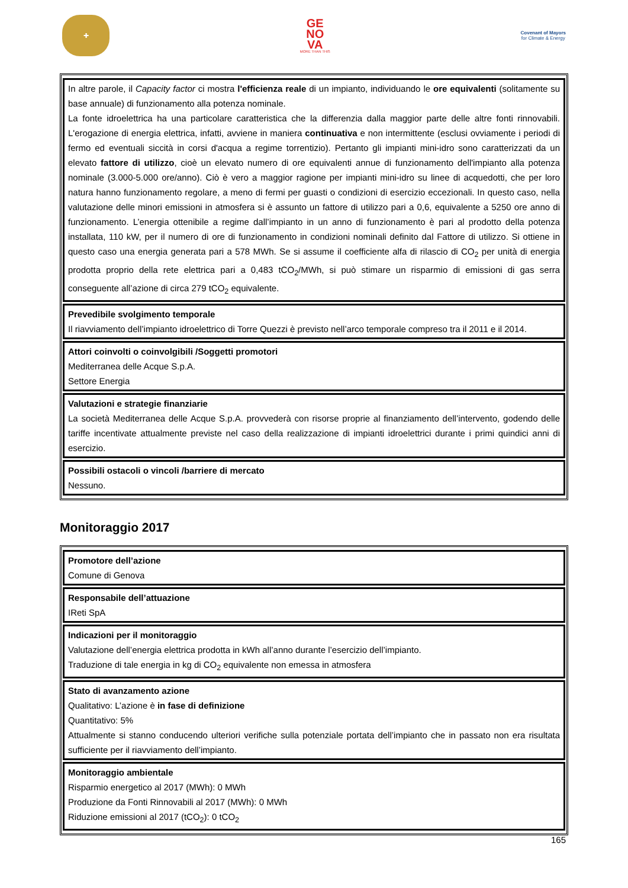✚
GE
NO
VA
MORE THAN THIS
Covenant of Mayors
for Climate & Energy
| In altre parole, il Capacity factor ci mostra l'efficienza reale di un impianto, individuando le ore equivalenti (solitamente su base annuale) di funzionamento alla potenza nominale. La fonte idroelettrica ha una particolare caratteristica che la differenzia dalla maggior parte delle altre fonti rinnovabili. L'erogazione di energia elettrica, infatti, avviene in maniera continuativa e non intermittente (esclusi ovviamente i periodi di fermo ed eventuali siccità in corsi d'acqua a regime torrentizio). Pertanto gli impianti mini-idro sono caratterizzati da un elevato fattore di utilizzo , cioè un elevato numero di ore equivalenti annue di funzionamento dell'impianto alla potenza nominale (3.000-5.000 ore/anno). Ciò è vero a maggior ragione per impianti mini-idro su linee di acquedotti, che per loro natura hanno funzionamento regolare, a meno di fermi per guasti o condizioni di esercizio eccezionali. In questo caso, nella valutazione delle minori emissioni in atmosfera si è assunto un fattore di utilizzo pari a 0,6, equivalente a 5250 ore anno di funzionamento. L’energia ottenibile a regime dall’impianto in un anno di funzionamento è pari al prodotto della potenza installata, 110 kW, per il numero di ore di funzionamento in condizioni nominali definito dal Fattore di utilizzo. Si ottiene in questo caso una energia generata pari a 578 MWh. Se si assume il coefficiente alfa di rilascio di CO<sub>2</sub> per unità di energia prodotta proprio della rete elettrica pari a 0,483 tCO<sub>2</sub>/MWh, si può stimare un risparmio di emissioni di gas serra conseguente all’azione di circa 279 tCO<sub>2</sub> equivalente. |
| Prevedibile svolgimento temporale Il riavviamento dell’impianto idroelettrico di Torre Quezzi è previsto nell’arco temporale compreso tra il 2011 e il 2014. |
| Attori coinvolti o coinvolgibili /Soggetti promotori Mediterranea delle Acque S.p.A. Settore Energia |
| Valutazioni e strategie finanziarie La società Mediterranea delle Acque S.p.A. provvederà con risorse proprie al finanziamento dell’intervento, godendo delle tariffe incentivate attualmente previste nel caso della realizzazione di impianti idroelettrici durante i primi quindici anni di esercizio. |
| Possibili ostacoli o vincoli /barriere di mercato Nessuno. |
Monitoraggio 2017
| Promotore dell’azione Comune di Genova |
| Responsabile dell’attuazione IReti SpA |
| Indicazioni per il monitoraggio Valutazione dell’energia elettrica prodotta in kWh all’anno durante l’esercizio dell’impianto. Traduzione di tale energia in kg di CO<sub>2</sub> equivalente non emessa in atmosfera |
| Stato di avanzamento azione Qualitativo: L’azione è in fase di definizione Quantitativo: 5% Attualmente si stanno conducendo ulteriori verifiche sulla potenziale portata dell’impianto che in passato non era risultata sufficiente per il riavviamento dell’impianto. |
| Monitoraggio ambientale Risparmio energetico al 2017 (MWh): 0 MWh Produzione da Fonti Rinnovabili al 2017 (MWh): 0 MWh Riduzione emissioni al 2017 (tCO<sub>2</sub>): 0 tCO<sub>2</sub> |
165